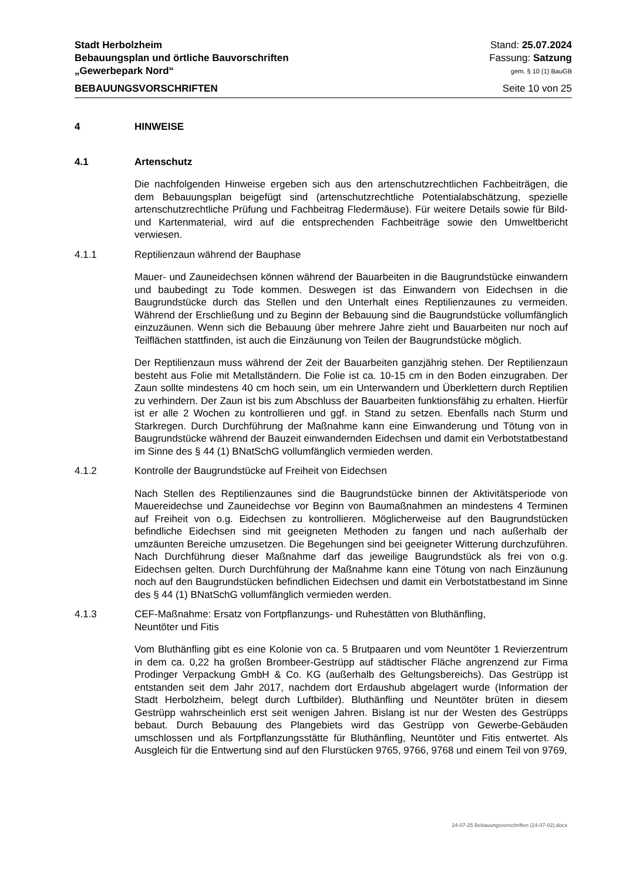Stadt Herbolzheim Stand: 25.07.2024
Bebauungsplan und örtliche Bauvorschriften Fassung: Satzung
„Gewerbepark Nord“gem. § 10 (1) BauGB
BEBAUUNGSVORSCHRIFTEN Seite 10 von 25
4 HINWEISE
4.1 Artenschutz
Die nachfolgenden Hinweise ergeben sich aus den artenschutzrechtlichen Fachbeiträgen, die dem Bebauungsplan beigefügt sind (artenschutzrechtliche Potentialabschätzung, spezielle artenschutzrechtliche Prüfung und Fachbeitrag Fledermäuse). Für weitere Details sowie für Bild- und Kartenmaterial, wird auf die entsprechenden Fachbeiträge sowie den Umweltbericht verwiesen.
4.1.1 Reptilienzaun während der Bauphase
Mauer- und Zauneidechsen können während der Bauarbeiten in die Baugrundstücke einwandern und baubedingt zu Tode kommen. Deswegen ist das Einwandern von Eidechsen in die Baugrundstücke durch das Stellen und den Unterhalt eines Reptilienzaunes zu vermeiden. Während der Erschließung und zu Beginn der Bebauung sind die Baugrundstücke vollumfänglich einzuzäunen. Wenn sich die Bebauung über mehrere Jahre zieht und Bauarbeiten nur noch auf Teilflächen stattfinden, ist auch die Einzäunung von Teilen der Baugrundstücke möglich.
Der Reptilienzaun muss während der Zeit der Bauarbeiten ganzjährig stehen. Der Reptilienzaun besteht aus Folie mit Metallständern. Die Folie ist ca. 10-15 cm in den Boden einzugraben. Der Zaun sollte mindestens 40 cm hoch sein, um ein Unterwandern und Überklettern durch Reptilien zu verhindern. Der Zaun ist bis zum Abschluss der Bauarbeiten funktionsfähig zu erhalten. Hierfür ist er alle 2 Wochen zu kontrollieren und ggf. in Stand zu setzen. Ebenfalls nach Sturm und Starkregen. Durch Durchführung der Maßnahme kann eine Einwanderung und Tötung von in Baugrundstücke während der Bauzeit einwandernden Eidechsen und damit ein Verbotstatbestand im Sinne des § 44 (1) BNatSchG vollumfänglich vermieden werden.
4.1.2 Kontrolle der Baugrundstücke auf Freiheit von Eidechsen
Nach Stellen des Reptilienzaunes sind die Baugrundstücke binnen der Aktivitätsperiode von Mauereidechse und Zauneidechse vor Beginn von Baumaßnahmen an mindestens 4 Terminen auf Freiheit von o.g. Eidechsen zu kontrollieren. Möglicherweise auf den Baugrundstücken befindliche Eidechsen sind mit geeigneten Methoden zu fangen und nach außerhalb der umzäunten Bereiche umzusetzen. Die Begehungen sind bei geeigneter Witterung durchzuführen. Nach Durchführung dieser Maßnahme darf das jeweilige Baugrundstück als frei von o.g. Eidechsen gelten. Durch Durchführung der Maßnahme kann eine Tötung von nach Einzäunung noch auf den Baugrundstücken befindlichen Eidechsen und damit ein Verbotstatbestand im Sinne des § 44 (1) BNatSchG vollumfänglich vermieden werden.
4.1.3 CEF-Maßnahme: Ersatz von Fortpflanzungs- und Ruhestätten von Bluthänfling,
Neuntöter und Fitis
Vom Bluthänfling gibt es eine Kolonie von ca. 5 Brutpaaren und vom Neuntöter 1 Revierzentrum in dem ca. 0,22 ha großen Brombeer-Gestrüpp auf städtischer Fläche angrenzend zur Firma Prodinger Verpackung GmbH & Co. KG (außerhalb des Geltungsbereichs). Das Gestrüpp ist entstanden seit dem Jahr 2017, nachdem dort Erdaushub abgelagert wurde (Information der Stadt Herbolzheim, belegt durch Luftbilder). Bluthänfling und Neuntöter brüten in diesem Gestrüpp wahrscheinlich erst seit wenigen Jahren. Bislang ist nur der Westen des Gestrüpps bebaut. Durch Bebauung des Plangebiets wird das Gestrüpp von Gewerbe-Gebäuden umschlossen und als Fortpflanzungsstätte für Bluthänfling, Neuntöter und Fitis entwertet. Als Ausgleich für die Entwertung sind auf den Flurstücken 9765, 9766, 9768 und einem Teil von 9769,
24-07-25 Bebauungsvorschriften (24-07-02).docx